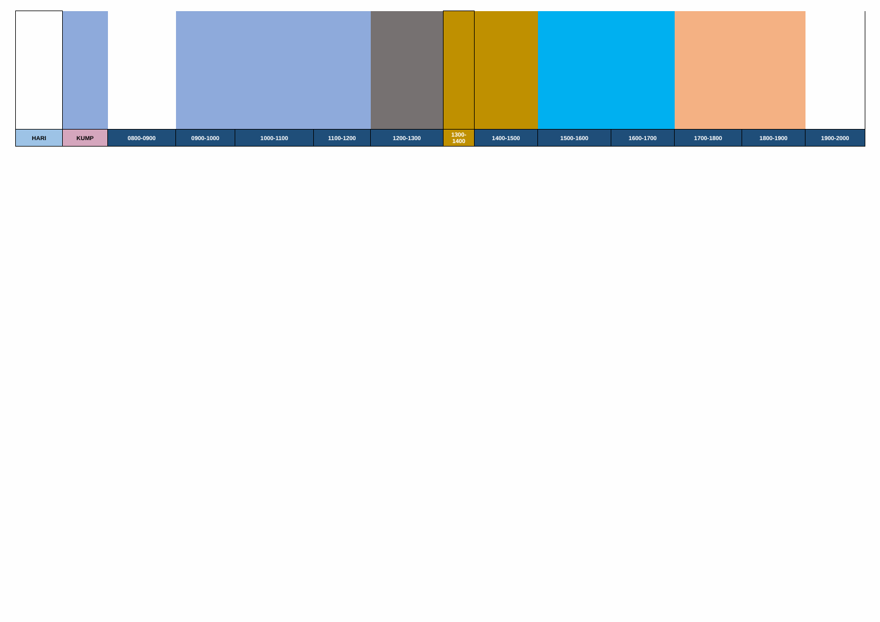| HARI | KUMP | 0800-0900 | 0900-1000 | 1000-1100 | 1100-1200 | 1200-1300 | 1300- 1400 | 1400-1500 | 1500-1600 | 1600-1700 | 1700-1800 | 1800-1900 | 1900-2000 |